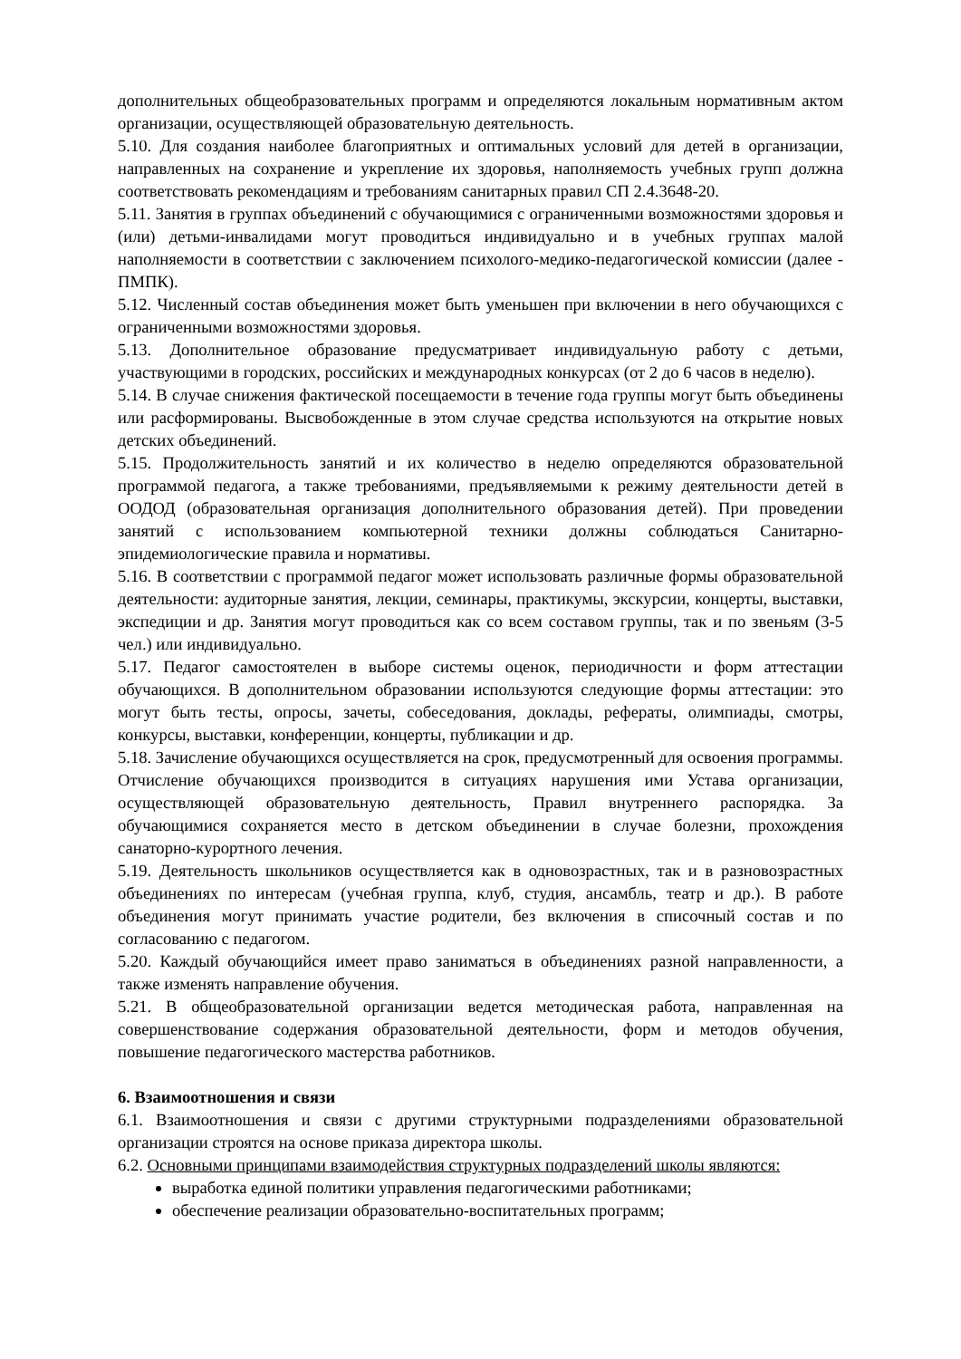дополнительных общеобразовательных программ и определяются локальным нормативным актом организации, осуществляющей образовательную деятельность.
5.10. Для создания наиболее благоприятных и оптимальных условий для детей в организации, направленных на сохранение и укрепление их здоровья, наполняемость учебных групп должна соответствовать рекомендациям и требованиям санитарных правил СП 2.4.3648-20.
5.11. Занятия в группах объединений с обучающимися с ограниченными возможностями здоровья и (или) детьми-инвалидами могут проводиться индивидуально и в учебных группах малой наполняемости в соответствии с заключением психолого-медико-педагогической комиссии (далее - ПМПК).
5.12. Численный состав объединения может быть уменьшен при включении в него обучающихся с ограниченными возможностями здоровья.
5.13. Дополнительное образование предусматривает индивидуальную работу с детьми, участвующими в городских, российских и международных конкурсах (от 2 до 6 часов в неделю).
5.14. В случае снижения фактической посещаемости в течение года группы могут быть объединены или расформированы. Высвобожденные в этом случае средства используются на открытие новых детских объединений.
5.15. Продолжительность занятий и их количество в неделю определяются образовательной программой педагога, а также требованиями, предъявляемыми к режиму деятельности детей в ООДОД (образовательная организация дополнительного образования детей). При проведении занятий с использованием компьютерной техники должны соблюдаться Санитарно-эпидемиологические правила и нормативы.
5.16. В соответствии с программой педагог может использовать различные формы образовательной деятельности: аудиторные занятия, лекции, семинары, практикумы, экскурсии, концерты, выставки, экспедиции и др. Занятия могут проводиться как со всем составом группы, так и по звеньям (3-5 чел.) или индивидуально.
5.17. Педагог самостоятелен в выборе системы оценок, периодичности и форм аттестации обучающихся. В дополнительном образовании используются следующие формы аттестации: это могут быть тесты, опросы, зачеты, собеседования, доклады, рефераты, олимпиады, смотры, конкурсы, выставки, конференции, концерты, публикации и др.
5.18. Зачисление обучающихся осуществляется на срок, предусмотренный для освоения программы. Отчисление обучающихся производится в ситуациях нарушения ими Устава организации, осуществляющей образовательную деятельность, Правил внутреннего распорядка. За обучающимися сохраняется место в детском объединении в случае болезни, прохождения санаторно-курортного лечения.
5.19. Деятельность школьников осуществляется как в одновозрастных, так и в разновозрастных объединениях по интересам (учебная группа, клуб, студия, ансамбль, театр и др.). В работе объединения могут принимать участие родители, без включения в списочный состав и по согласованию с педагогом.
5.20. Каждый обучающийся имеет право заниматься в объединениях разной направленности, а также изменять направление обучения.
5.21. В общеобразовательной организации ведется методическая работа, направленная на совершенствование содержания образовательной деятельности, форм и методов обучения, повышение педагогического мастерства работников.
6. Взаимоотношения и связи
6.1. Взаимоотношения и связи с другими структурными подразделениями образовательной организации строятся на основе приказа директора школы.
6.2. Основными принципами взаимодействия структурных подразделений школы являются:
выработка единой политики управления педагогическими работниками;
обеспечение реализации образовательно-воспитательных программ;